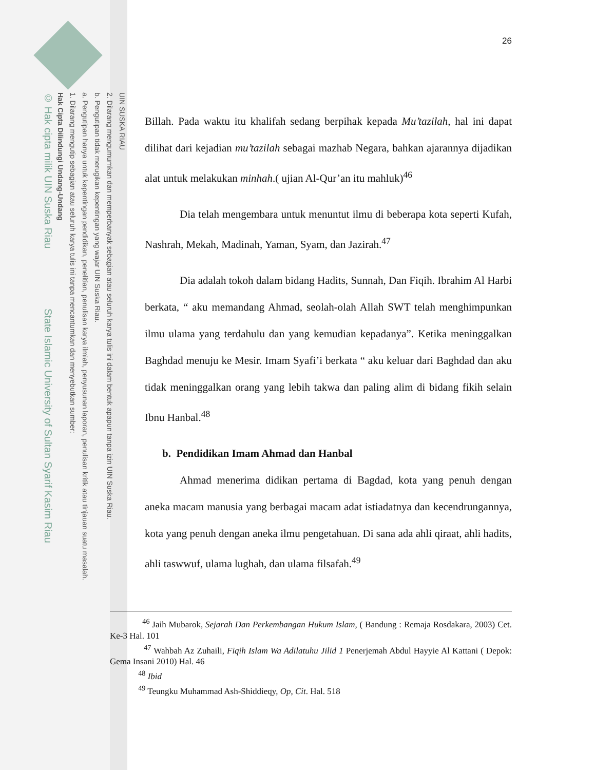UIN SUSKA RIAU
2. Dilarang mengumumkan dan memperbanyak sebagian atau seluruh karya tulis ini dalam bentuk apapun tanpa izin UIN Suska Riau.
b. Pengutipan tidak merugikan kepentingan yang wajar UIN Suska Riau.
a. Pengutipan hanya untuk kepentingan pendidikan, penelitian, penulisan karya ilmiah, penyusunan laporan, penulisan kritik atau tinjauan suatu masalah.
1. Dilarang mengutip sebagian atau seluruh karya tulis ini tanpa mencantumkan dan menyebutkan sumber:
Hak Cipta Dilindungi Undang-Undang
© Hak cipta milik UIN Suska Riau State Islamic University of Sultan Syarif Kasim Riau
26
Billah. Pada waktu itu khalifah sedang berpihak kepada Mu’tazilah, hal ini dapat dilihat dari kejadian mu’tazilah sebagai mazhab Negara, bahkan ajarannya dijadikan alat untuk melakukan minhah.( ujian Al-Qur’an itu mahluk)<sup>46</sup>
Dia telah mengembara untuk menuntut ilmu di beberapa kota seperti Kufah, Nashrah, Mekah, Madinah, Yaman, Syam, dan Jazirah.<sup>47</sup>
Dia adalah tokoh dalam bidang Hadits, Sunnah, Dan Fiqih. Ibrahim Al Harbi berkata, “ aku memandang Ahmad, seolah-olah Allah SWT telah menghimpunkan ilmu ulama yang terdahulu dan yang kemudian kepadanya”. Ketika meninggalkan Baghdad menuju ke Mesir. Imam Syafi’i berkata “ aku keluar dari Baghdad dan aku tidak meninggalkan orang yang lebih takwa dan paling alim di bidang fikih selain Ibnu Hanbal.<sup>48</sup>
b. Pendidikan Imam Ahmad dan Hanbal
Ahmad menerima didikan pertama di Bagdad, kota yang penuh dengan aneka macam manusia yang berbagai macam adat istiadatnya dan kecendrungannya, kota yang penuh dengan aneka ilmu pengetahuan. Di sana ada ahli qiraat, ahli hadits, ahli taswwuf, ulama lughah, dan ulama filsafah.<sup>49</sup>
<sup>46</sup> Jaih Mubarok, Sejarah Dan Perkembangan Hukum Islam, ( Bandung : Remaja Rosdakara, 2003) Cet. Ke-3 Hal. 101
<sup>47</sup> Wahbah Az Zuhaili, Fiqih Islam Wa Adilatuhu Jilid 1 Penerjemah Abdul Hayyie Al Kattani ( Depok: Gema Insani 2010) Hal. 46
<sup>48</sup> Ibid
<sup>49</sup> Teungku Muhammad Ash-Shiddieqy, Op, Cit. Hal. 518